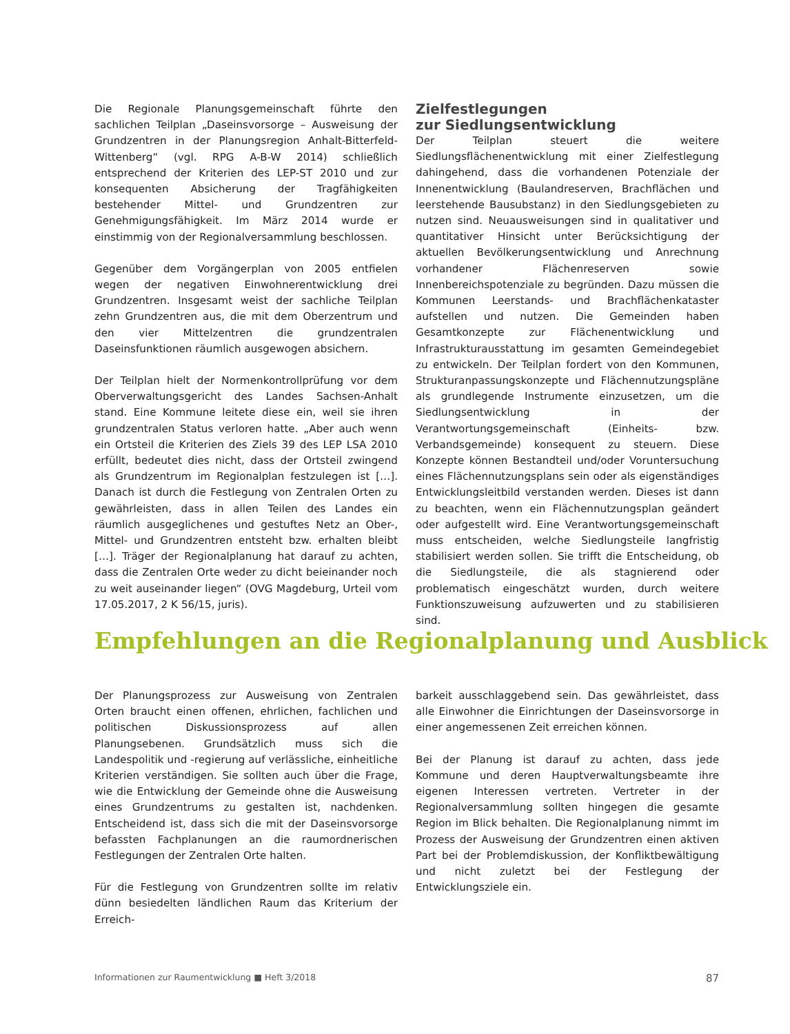Die Regionale Planungsgemeinschaft führte den sachlichen Teilplan „Daseinsvorsorge – Ausweisung der Grundzentren in der Planungsregion Anhalt-Bitterfeld-Wittenberg“ (vgl. RPG A-B-W 2014) schließlich entsprechend der Kriterien des LEP-ST 2010 und zur konsequenten Absicherung der Tragfähigkeiten bestehender Mittel- und Grundzentren zur Genehmigungsfähigkeit. Im März 2014 wurde er einstimmig von der Regionalversammlung beschlossen.
Gegenüber dem Vorgängerplan von 2005 entfielen wegen der negativen Einwohnerentwicklung drei Grundzentren. Insgesamt weist der sachliche Teilplan zehn Grundzentren aus, die mit dem Oberzentrum und den vier Mittelzentren die grundzentralen Daseinsfunktionen räumlich ausgewogen absichern.
Der Teilplan hielt der Normenkontrollprüfung vor dem Oberverwaltungsgericht des Landes Sachsen-Anhalt stand. Eine Kommune leitete diese ein, weil sie ihren grundzentralen Status verloren hatte. „Aber auch wenn ein Ortsteil die Kriterien des Ziels 39 des LEP LSA 2010 erfüllt, bedeutet dies nicht, dass der Ortsteil zwingend als Grundzentrum im Regionalplan festzulegen ist […]. Danach ist durch die Festlegung von Zentralen Orten zu gewährleisten, dass in allen Teilen des Landes ein räumlich ausgeglichenes und gestuftes Netz an Ober-, Mittel- und Grundzentren entsteht bzw. erhalten bleibt […]. Träger der Regionalplanung hat darauf zu achten, dass die Zentralen Orte weder zu dicht beieinander noch zu weit auseinander liegen“ (OVG Magdeburg, Urteil vom 17.05.2017, 2 K 56/15, juris).
Zielfestlegungen
zur Siedlungsentwicklung
Der Teilplan steuert die weitere Siedlungsflächenentwicklung mit einer Zielfestlegung dahingehend, dass die vorhandenen Potenziale der Innenentwicklung (Baulandreserven, Brachflächen und leerstehende Bausubstanz) in den Siedlungsgebieten zu nutzen sind. Neuausweisungen sind in qualitativer und quantitativer Hinsicht unter Berücksichtigung der aktuellen Bevölkerungsentwicklung und Anrechnung vorhandener Flächenreserven sowie Innenbereichspotenziale zu begründen. Dazu müssen die Kommunen Leerstands- und Brachflächenkataster aufstellen und nutzen. Die Gemeinden haben Gesamtkonzepte zur Flächenentwicklung und Infrastrukturausstattung im gesamten Gemeindegebiet zu entwickeln. Der Teilplan fordert von den Kommunen, Strukturanpassungskonzepte und Flächennutzungspläne als grundlegende Instrumente einzusetzen, um die Siedlungsentwicklung in der Verantwortungsgemeinschaft (Einheits- bzw. Verbandsgemeinde) konsequent zu steuern. Diese Konzepte können Bestandteil und/oder Voruntersuchung eines Flächennutzungsplans sein oder als eigenständiges Entwicklungsleitbild verstanden werden. Dieses ist dann zu beachten, wenn ein Flächennutzungsplan geändert oder aufgestellt wird. Eine Verantwortungsgemeinschaft muss entscheiden, welche Siedlungsteile langfristig stabilisiert werden sollen. Sie trifft die Entscheidung, ob die Siedlungsteile, die als stagnierend oder problematisch eingeschätzt wurden, durch weitere Funktionszuweisung aufzuwerten und zu stabilisieren sind.
Empfehlungen an die Regionalplanung und Ausblick
Der Planungsprozess zur Ausweisung von Zentralen Orten braucht einen offenen, ehrlichen, fachlichen und politischen Diskussionsprozess auf allen Planungsebenen. Grundsätzlich muss sich die Landespolitik und -regierung auf verlässliche, einheitliche Kriterien verständigen. Sie sollten auch über die Frage, wie die Entwicklung der Gemeinde ohne die Ausweisung eines Grundzentrums zu gestalten ist, nachdenken. Entscheidend ist, dass sich die mit der Daseinsvorsorge befassten Fachplanungen an die raumordnerischen Festlegungen der Zentralen Orte halten.
Für die Festlegung von Grundzentren sollte im relativ dünn besiedelten ländlichen Raum das Kriterium der Erreich-
barkeit ausschlaggebend sein. Das gewährleistet, dass alle Einwohner die Einrichtungen der Daseinsvorsorge in einer angemessenen Zeit erreichen können.
Bei der Planung ist darauf zu achten, dass jede Kommune und deren Hauptverwaltungsbeamte ihre eigenen Interessen vertreten. Vertreter in der Regionalversammlung sollten hingegen die gesamte Region im Blick behalten. Die Regionalplanung nimmt im Prozess der Ausweisung der Grundzentren einen aktiven Part bei der Problemdiskussion, der Konfliktbewältigung und nicht zuletzt bei der Festlegung der Entwicklungsziele ein.
Informationen zur Raumentwicklung ■ Heft 3/2018 87